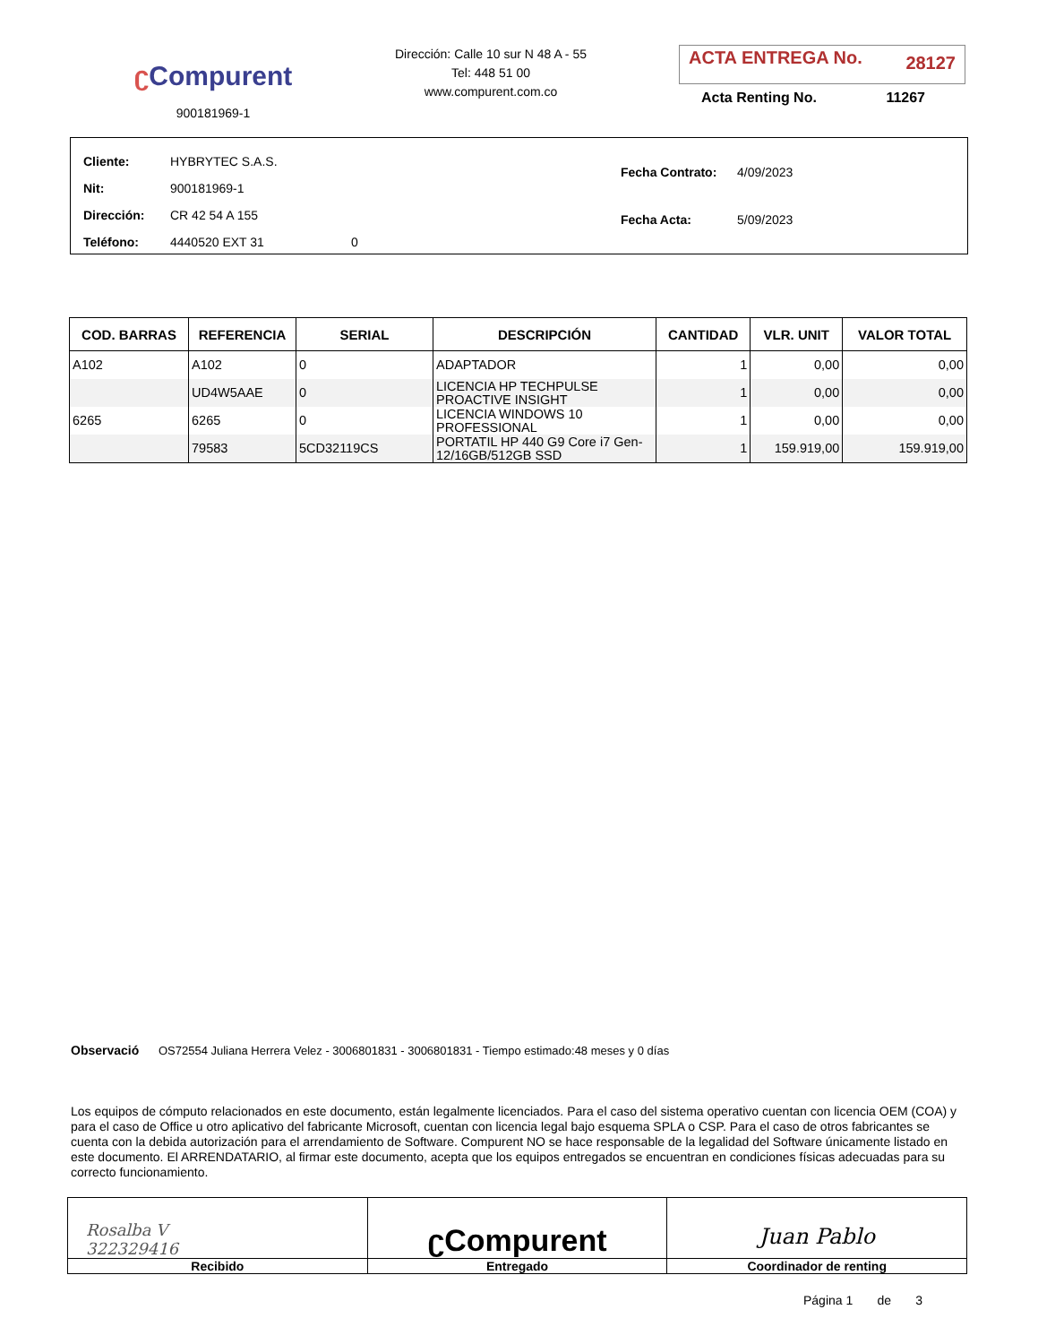ʗ Compurent
900181969-1
Dirección: Calle 10 sur N 48 A - 55
Tel: 448 51 00
www.compurent.com.co
ACTA ENTREGA No. 28127
Acta Renting No. 11267
| Cliente: | HYBRYTEC S.A.S. |
| Nit: | 900181969-1 |
| Dirección: | CR 42 54 A 155 |
| Teléfono: | 4440520 EXT 31 0 |
| Fecha Contrato: | 4/09/2023 |
| Fecha Acta: | 5/09/2023 |
| COD. BARRAS | REFERENCIA | SERIAL | DESCRIPCIÓN | CANTIDAD | VLR. UNIT | VALOR TOTAL |
| --- | --- | --- | --- | --- | --- | --- |
| A102 | A102 | 0 | ADAPTADOR | 1 | 0,00 | 0,00 |
| | UD4W5AAE | 0 | LICENCIA HP TECHPULSE PROACTIVE INSIGHT | 1 | 0,00 | 0,00 |
| 6265 | 6265 | 0 | LICENCIA WINDOWS 10 PROFESSIONAL | 1 | 0,00 | 0,00 |
| | 79583 | 5CD32119CS | PORTATIL HP 440 G9 Core i7 Gen-12/16GB/512GB SSD | 1 | 159.919,00 | 159.919,00 |
Observació OS72554 Juliana Herrera Velez - 3006801831 - 3006801831 - Tiempo estimado:48 meses y 0 días
Los equipos de cómputo relacionados en este documento, están legalmente licenciados. Para el caso del sistema operativo cuentan con licencia OEM (COA) y para el caso de Office u otro aplicativo del fabricante Microsoft, cuentan con licencia legal bajo esquema SPLA o CSP. Para el caso de otros fabricantes se cuenta con la debida autorización para el arrendamiento de Software. Compurent NO se hace responsable de la legalidad del Software únicamente listado en este documento. El ARRENDATARIO, al firmar este documento, acepta que los equipos entregados se encuentran en condiciones físicas adecuadas para su correcto funcionamiento.
Rosalba V
322329416
Recibido
ʗCompurent
Entregado
Juan Pablo
Coordinador de renting
Página 1 de 3